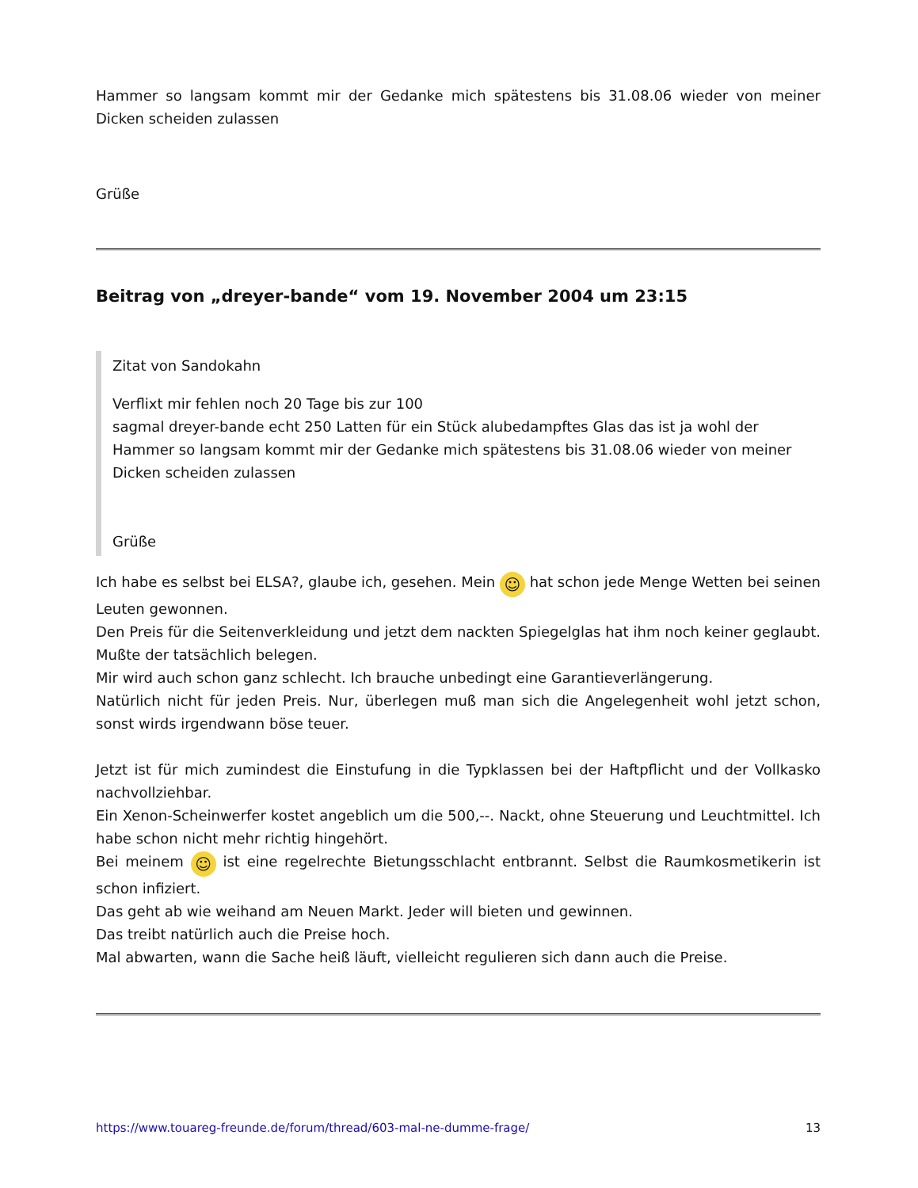Hammer so langsam kommt mir der Gedanke mich spätestens bis 31.08.06 wieder von meiner Dicken scheiden zulassen
Grüße
Beitrag von „dreyer-bande“ vom 19. November 2004 um 23:15
Zitat von Sandokahn
Verflixt mir fehlen noch 20 Tage bis zur 100
sagmal dreyer-bande echt 250 Latten für ein Stück alubedampftes Glas das ist ja wohl der Hammer so langsam kommt mir der Gedanke mich spätestens bis 31.08.06 wieder von meiner Dicken scheiden zulassen
Grüße
Ich habe es selbst bei ELSA?, glaube ich, gesehen. Mein ☺ hat schon jede Menge Wetten bei seinen Leuten gewonnen.
Den Preis für die Seitenverkleidung und jetzt dem nackten Spiegelglas hat ihm noch keiner geglaubt. Mußte der tatsächlich belegen.
Mir wird auch schon ganz schlecht. Ich brauche unbedingt eine Garantieverlängerung.
Natürlich nicht für jeden Preis. Nur, überlegen muß man sich die Angelegenheit wohl jetzt schon, sonst wirds irgendwann böse teuer.
Jetzt ist für mich zumindest die Einstufung in die Typklassen bei der Haftpflicht und der Vollkasko nachvollziehbar.
Ein Xenon-Scheinwerfer kostet angeblich um die 500,--. Nackt, ohne Steuerung und Leuchtmittel. Ich habe schon nicht mehr richtig hingehört.
Bei meinem ☺ ist eine regelrechte Bietungsschlacht entbrannt. Selbst die Raumkosmetikerin ist schon infiziert.
Das geht ab wie weihand am Neuen Markt. Jeder will bieten und gewinnen.
Das treibt natürlich auch die Preise hoch.
Mal abwarten, wann die Sache heiß läuft, vielleicht regulieren sich dann auch die Preise.
https://www.touareg-freunde.de/forum/thread/603-mal-ne-dumme-frage/ 13